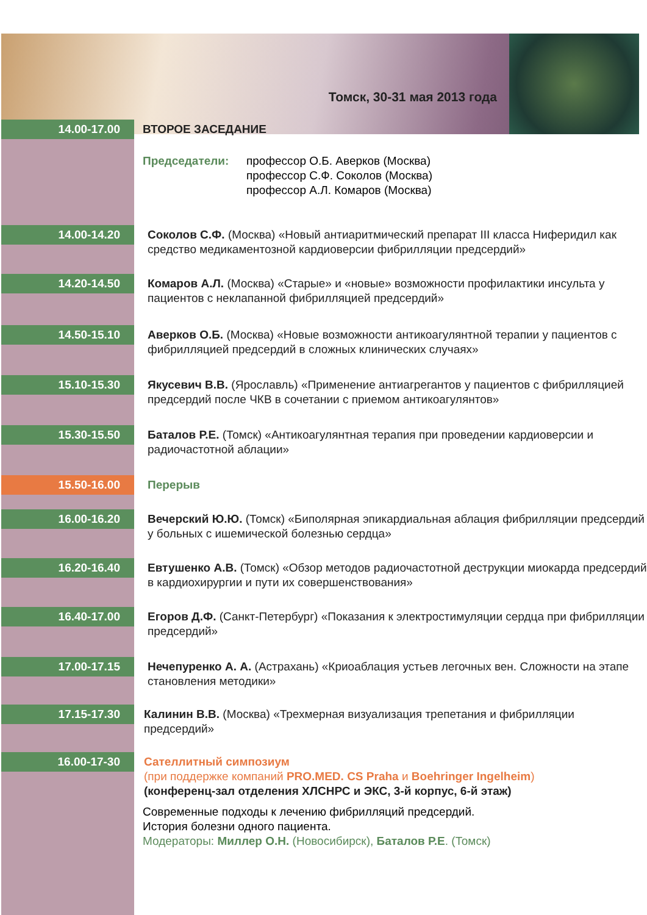Томск, 30-31 мая 2013 года
14.00-17.00
ВТОРОЕ ЗАСЕДАНИЕ
Председатели: профессор О.Б. Аверков (Москва)
профессор С.Ф. Соколов (Москва)
профессор А.Л. Комаров (Москва)
14.00-14.20
Соколов С.Ф. (Москва) «Новый антиаритмический препарат III класса Ниферидил как средство медикаментозной кардиоверсии фибрилляции предсердий»
14.20-14.50
Комаров А.Л. (Москва) «Старые» и «новые» возможности профилактики инсульта у пациентов с неклапанной фибрилляцией предсердий»
14.50-15.10
Аверков О.Б. (Москва) «Новые возможности антикоагулянтной терапии у пациентов с фибрилляцией предсердий в сложных клинических случаях»
15.10-15.30
Якусевич В.В. (Ярославль) «Применение антиагрегантов у пациентов с фибрилляцией предсердий после ЧКВ в сочетании с приемом антикоагулянтов»
15.30-15.50
Баталов Р.Е. (Томск) «Антикоагулянтная терапия при проведении кардиоверсии и радиочастотной аблации»
15.50-16.00
Перерыв
16.00-16.20
Вечерский Ю.Ю. (Томск) «Биполярная эпикардиальная аблация фибрилляции предсердий у больных с ишемической болезнью сердца»
16.20-16.40
Евтушенко А.В. (Томск) «Обзор методов радиочастотной деструкции миокарда предсердий в кардиохирургии и пути их совершенствования»
16.40-17.00
Егоров Д.Ф. (Санкт-Петербург) «Показания к электростимуляции сердца при фибрилляции предсердий»
17.00-17.15
Нечепуренко А. А. (Астрахань) «Криоаблация устьев легочных вен. Сложности на этапе становления методики»
17.15-17.30
Калинин В.В. (Москва) «Трехмерная визуализация трепетания и фибрилляции предсердий»
16.00-17-30
Сателлитный симпозиум
(при поддержке компаний PRO.MED. CS Praha и Boehringer Ingelheim)
(конференц-зал отделения ХЛСНРС и ЭКС, 3-й корпус, 6-й этаж)
Современные подходы к лечению фибрилляций предсердий.
История болезни одного пациента.
Модераторы: Миллер О.Н. (Новосибирск), Баталов Р.Е. (Томск)